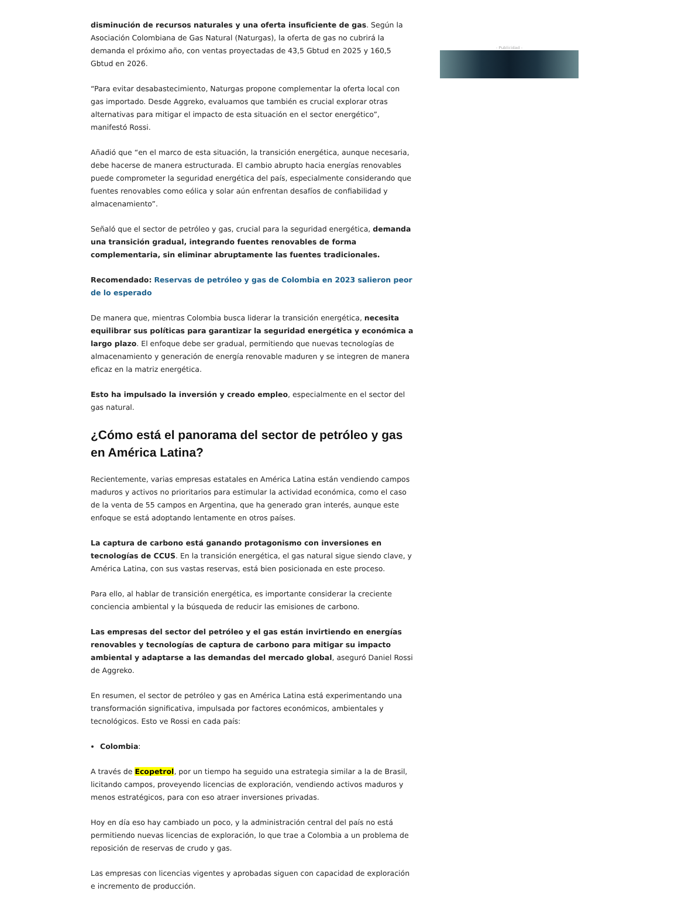disminución de recursos naturales y una oferta insuficiente de gas. Según la Asociación Colombiana de Gas Natural (Naturgas), la oferta de gas no cubrirá la demanda el próximo año, con ventas proyectadas de 43,5 Gbtud en 2025 y 160,5 Gbtud en 2026.
“Para evitar desabastecimiento, Naturgas propone complementar la oferta local con gas importado. Desde Aggreko, evaluamos que también es crucial explorar otras alternativas para mitigar el impacto de esta situación en el sector energético”, manifestó Rossi.
Añadió que “en el marco de esta situación, la transición energética, aunque necesaria, debe hacerse de manera estructurada. El cambio abrupto hacia energías renovables puede comprometer la seguridad energética del país, especialmente considerando que fuentes renovables como eólica y solar aún enfrentan desafíos de confiabilidad y almacenamiento”.
Señaló que el sector de petróleo y gas, crucial para la seguridad energética, demanda una transición gradual, integrando fuentes renovables de forma complementaria, sin eliminar abruptamente las fuentes tradicionales.
Recomendado: Reservas de petróleo y gas de Colombia en 2023 salieron peor de lo esperado
De manera que, mientras Colombia busca liderar la transición energética, necesita equilibrar sus políticas para garantizar la seguridad energética y económica a largo plazo. El enfoque debe ser gradual, permitiendo que nuevas tecnologías de almacenamiento y generación de energía renovable maduren y se integren de manera eficaz en la matriz energética.
Esto ha impulsado la inversión y creado empleo, especialmente en el sector del gas natural.
¿Cómo está el panorama del sector de petróleo y gas en América Latina?
Recientemente, varias empresas estatales en América Latina están vendiendo campos maduros y activos no prioritarios para estimular la actividad económica, como el caso de la venta de 55 campos en Argentina, que ha generado gran interés, aunque este enfoque se está adoptando lentamente en otros países.
La captura de carbono está ganando protagonismo con inversiones en tecnologías de CCUS. En la transición energética, el gas natural sigue siendo clave, y América Latina, con sus vastas reservas, está bien posicionada en este proceso.
Para ello, al hablar de transición energética, es importante considerar la creciente conciencia ambiental y la búsqueda de reducir las emisiones de carbono.
Las empresas del sector del petróleo y el gas están invirtiendo en energías renovables y tecnologías de captura de carbono para mitigar su impacto ambiental y adaptarse a las demandas del mercado global, aseguró Daniel Rossi de Aggreko.
En resumen, el sector de petróleo y gas en América Latina está experimentando una transformación significativa, impulsada por factores económicos, ambientales y tecnológicos. Esto ve Rossi en cada país:
Colombia:
A través de Ecopetrol, por un tiempo ha seguido una estrategia similar a la de Brasil, licitando campos, proveyendo licencias de exploración, vendiendo activos maduros y menos estratégicos, para con eso atraer inversiones privadas.
Hoy en día eso hay cambiado un poco, y la administración central del país no está permitiendo nuevas licencias de exploración, lo que trae a Colombia a un problema de reposición de reservas de crudo y gas.
Las empresas con licencias vigentes y aprobadas siguen con capacidad de exploración e incremento de producción.
- Publicidad -